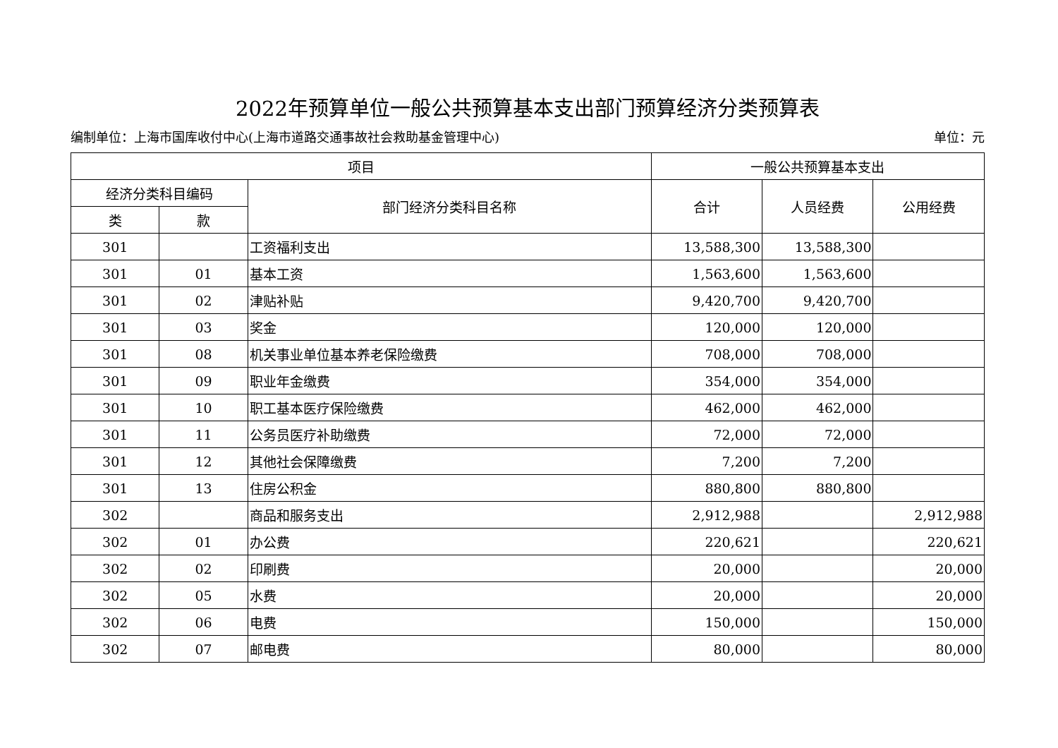2022年预算单位一般公共预算基本支出部门预算经济分类预算表
编制单位：上海市国库收付中心(上海市道路交通事故社会救助基金管理中心) 单位：元
| 项目 | | | 一般公共预算基本支出 | | |
| --- | --- | --- | --- | --- | --- |
| 经济分类科目编码 | | 部门经济分类科目名称 | 合计 | 人员经费 | 公用经费 |
| 类 | 款 | | | | |
| 301 | | 工资福利支出 | 13,588,300 | 13,588,300 | |
| 301 | 01 | 基本工资 | 1,563,600 | 1,563,600 | |
| 301 | 02 | 津贴补贴 | 9,420,700 | 9,420,700 | |
| 301 | 03 | 奖金 | 120,000 | 120,000 | |
| 301 | 08 | 机关事业单位基本养老保险缴费 | 708,000 | 708,000 | |
| 301 | 09 | 职业年金缴费 | 354,000 | 354,000 | |
| 301 | 10 | 职工基本医疗保险缴费 | 462,000 | 462,000 | |
| 301 | 11 | 公务员医疗补助缴费 | 72,000 | 72,000 | |
| 301 | 12 | 其他社会保障缴费 | 7,200 | 7,200 | |
| 301 | 13 | 住房公积金 | 880,800 | 880,800 | |
| 302 | | 商品和服务支出 | 2,912,988 | | 2,912,988 |
| 302 | 01 | 办公费 | 220,621 | | 220,621 |
| 302 | 02 | 印刷费 | 20,000 | | 20,000 |
| 302 | 05 | 水费 | 20,000 | | 20,000 |
| 302 | 06 | 电费 | 150,000 | | 150,000 |
| 302 | 07 | 邮电费 | 80,000 | | 80,000 |